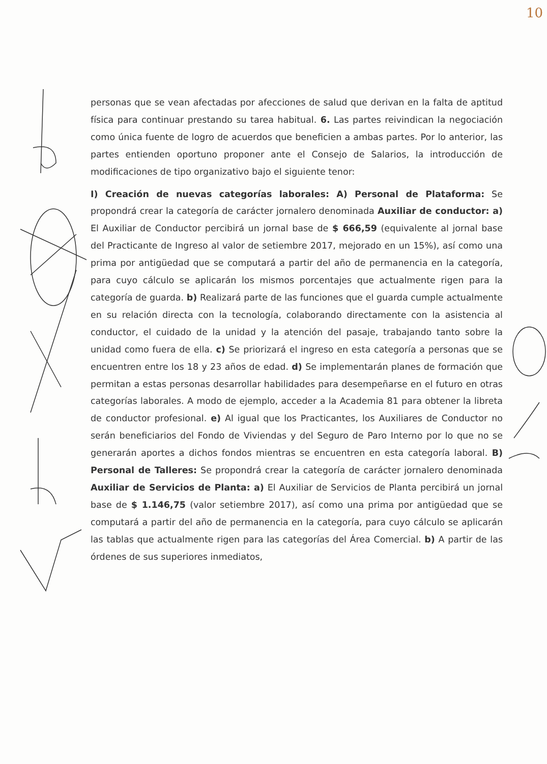10
personas que se vean afectadas por afecciones de salud que derivan en la falta de aptitud física para continuar prestando su tarea habitual. 6. Las partes reivindican la negociación como única fuente de logro de acuerdos que beneficien a ambas partes. Por lo anterior, las partes entienden oportuno proponer ante el Consejo de Salarios, la introducción de modificaciones de tipo organizativo bajo el siguiente tenor:
I) Creación de nuevas categorías laborales: A) Personal de Plataforma: Se propondrá crear la categoría de carácter jornalero denominada Auxiliar de conductor: a) El Auxiliar de Conductor percibirá un jornal base de $ 666,59 (equivalente al jornal base del Practicante de Ingreso al valor de setiembre 2017, mejorado en un 15%), así como una prima por antigüedad que se computará a partir del año de permanencia en la categoría, para cuyo cálculo se aplicarán los mismos porcentajes que actualmente rigen para la categoría de guarda. b) Realizará parte de las funciones que el guarda cumple actualmente en su relación directa con la tecnología, colaborando directamente con la asistencia al conductor, el cuidado de la unidad y la atención del pasaje, trabajando tanto sobre la unidad como fuera de ella. c) Se priorizará el ingreso en esta categoría a personas que se encuentren entre los 18 y 23 años de edad. d) Se implementarán planes de formación que permitan a estas personas desarrollar habilidades para desempeñarse en el futuro en otras categorías laborales. A modo de ejemplo, acceder a la Academia 81 para obtener la libreta de conductor profesional. e) Al igual que los Practicantes, los Auxiliares de Conductor no serán beneficiarios del Fondo de Viviendas y del Seguro de Paro Interno por lo que no se generarán aportes a dichos fondos mientras se encuentren en esta categoría laboral. B) Personal de Talleres: Se propondrá crear la categoría de carácter jornalero denominada Auxiliar de Servicios de Planta: a) El Auxiliar de Servicios de Planta percibirá un jornal base de $ 1.146,75 (valor setiembre 2017), así como una prima por antigüedad que se computará a partir del año de permanencia en la categoría, para cuyo cálculo se aplicarán las tablas que actualmente rigen para las categorías del Área Comercial. b) A partir de las órdenes de sus superiores inmediatos,